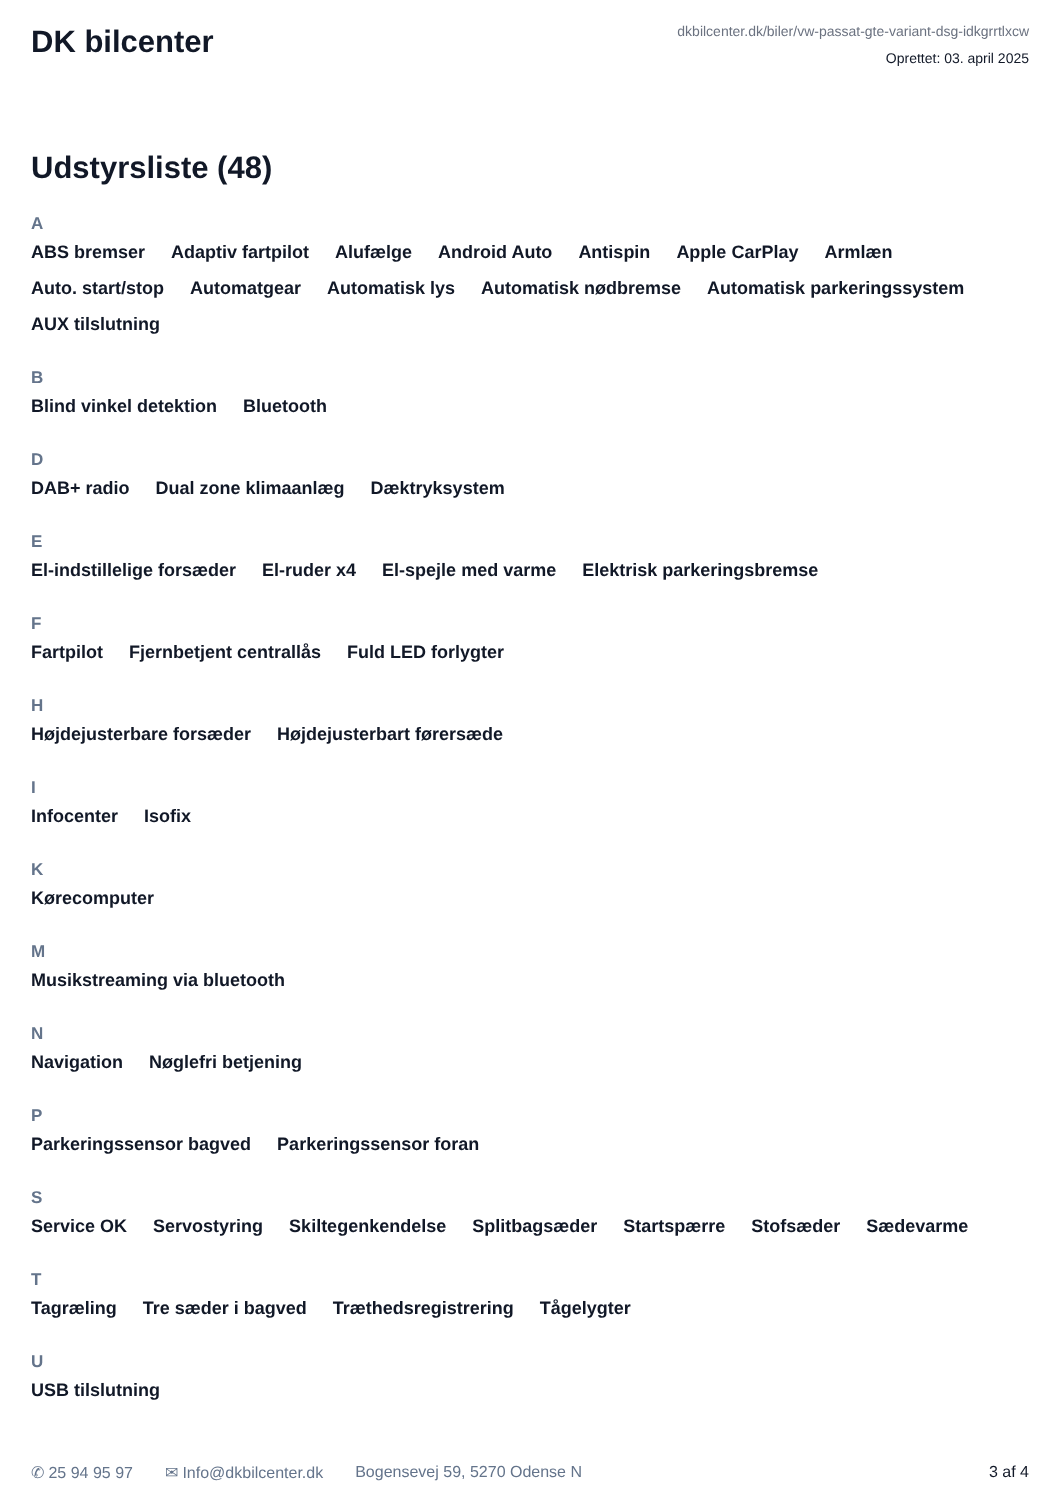DK bilcenter
dkbilcenter.dk/biler/vw-passat-gte-variant-dsg-idkgrrtlxcw
Oprettet: 03. april 2025
Udstyrsliste (48)
A
ABS bremser Adaptiv fartpilot Alufælge Android Auto Antispin Apple CarPlay Armlæn Auto. start/stop Automatgear Automatisk lys Automatisk nødbremse Automatisk parkeringssystem AUX tilslutning
B
Blind vinkel detektion Bluetooth
D
DAB+ radio Dual zone klimaanlæg Dæktryksystem
E
El-indstillelige forsæder El-ruder x4 El-spejle med varme Elektrisk parkeringsbremse
F
Fartpilot Fjernbetjent centrallås Fuld LED forlygter
H
Højdejusterbare forsæder Højdejusterbart førersæde
I
Infocenter Isofix
K
Kørecomputer
M
Musikstreaming via bluetooth
N
Navigation Nøglefri betjening
P
Parkeringssensor bagved Parkeringssensor foran
S
Service OK Servostyring Skiltegenkendelse Splitbagsæder Startspærre Stofsæder Sædevarme
T
Tagræling Tre sæder i bagved Træthedsregistrering Tågelygter
U
USB tilslutning
✆ 25 94 95 97 ✉ Info@dkbilcenter.dk Bogensevej 59, 5270 Odense N 3 af 4